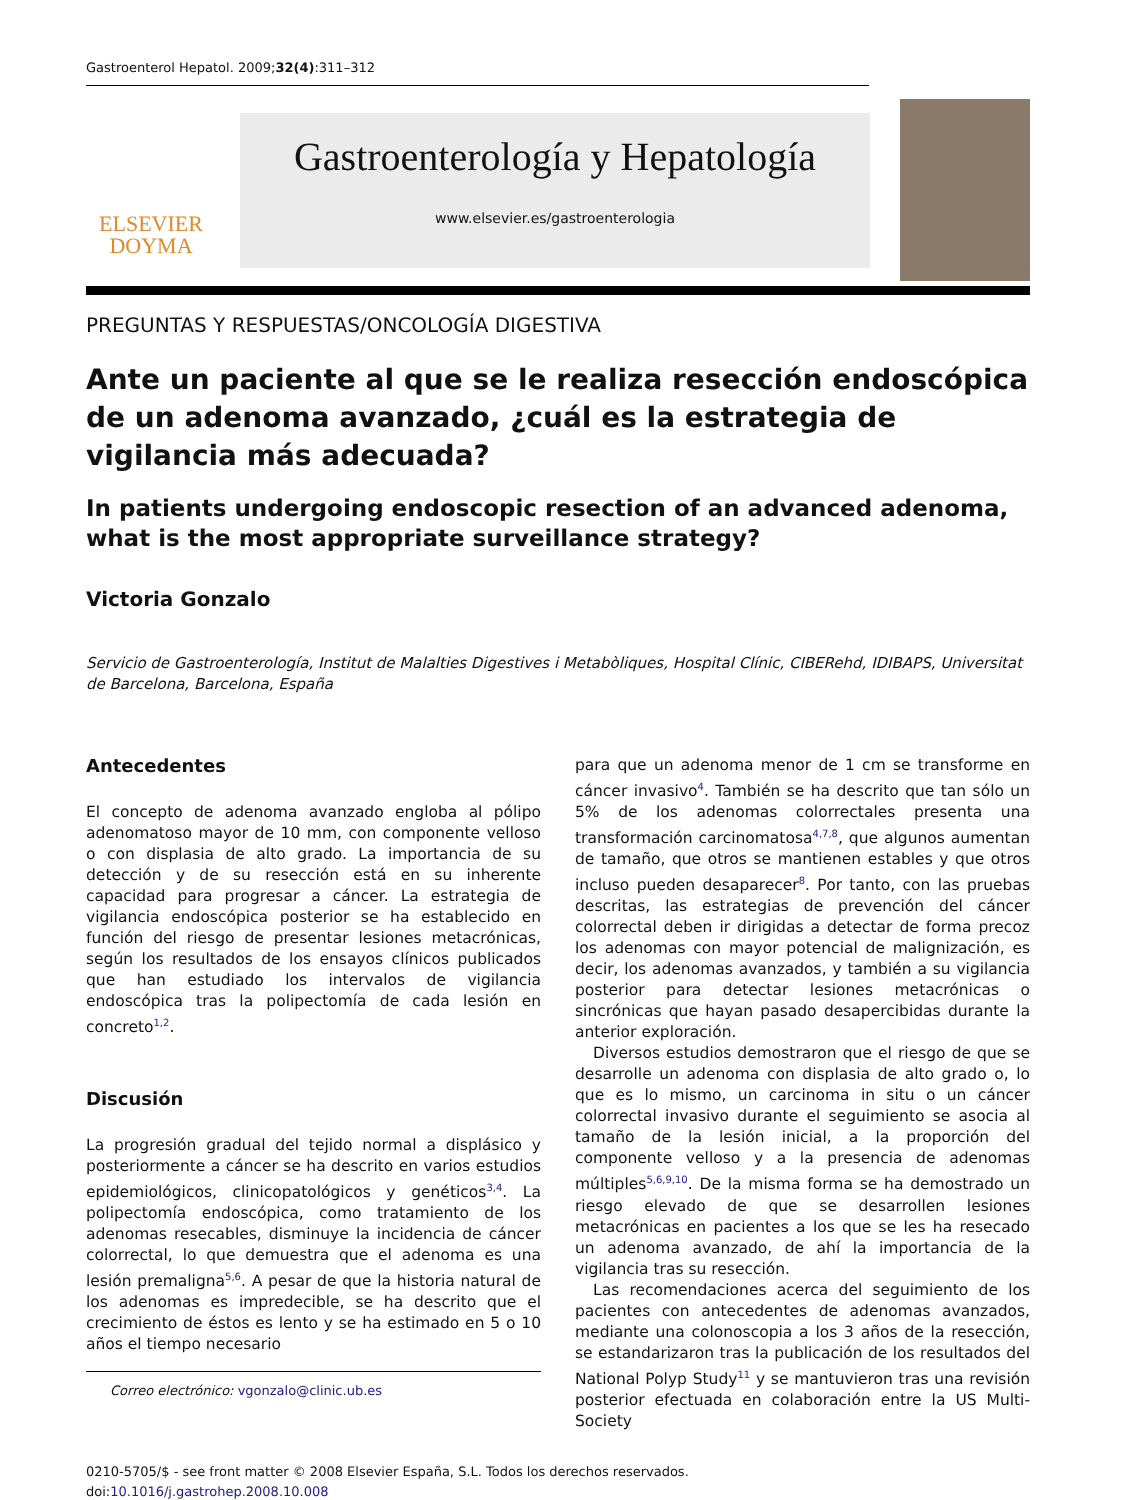Gastroenterol Hepatol. 2009;32(4):311–312
ELSEVIER
DOYMA
Gastroenterología y Hepatología
www.elsevier.es/gastroenterologia
PREGUNTAS Y RESPUESTAS/ONCOLOGÍA DIGESTIVA
Ante un paciente al que se le realiza resección endoscópica de un adenoma avanzado, ¿cuál es la estrategia de vigilancia más adecuada?
In patients undergoing endoscopic resection of an advanced adenoma, what is the most appropriate surveillance strategy?
Victoria Gonzalo
Servicio de Gastroenterología, Institut de Malalties Digestives i Metabòliques, Hospital Clínic, CIBERehd, IDIBAPS, Universitat de Barcelona, Barcelona, España
Antecedentes
El concepto de adenoma avanzado engloba al pólipo adenomatoso mayor de 10 mm, con componente velloso o con displasia de alto grado. La importancia de su detección y de su resección está en su inherente capacidad para progresar a cáncer. La estrategia de vigilancia endoscópica posterior se ha establecido en función del riesgo de presentar lesiones metacrónicas, según los resultados de los ensayos clínicos publicados que han estudiado los intervalos de vigilancia endoscópica tras la polipectomía de cada lesión en concreto<sup>1,2</sup>.
Discusión
La progresión gradual del tejido normal a displásico y posteriormente a cáncer se ha descrito en varios estudios epidemiológicos, clinicopatológicos y genéticos<sup>3,4</sup>. La polipectomía endoscópica, como tratamiento de los adenomas resecables, disminuye la incidencia de cáncer colorrectal, lo que demuestra que el adenoma es una lesión premaligna<sup>5,6</sup>. A pesar de que la historia natural de los adenomas es impredecible, se ha descrito que el crecimiento de éstos es lento y se ha estimado en 5 o 10 años el tiempo necesario
Correo electrónico: vgonzalo@clinic.ub.es
para que un adenoma menor de 1 cm se transforme en cáncer invasivo<sup>4</sup>. También se ha descrito que tan sólo un 5% de los adenomas colorrectales presenta una transformación carcinomatosa<sup>4,7,8</sup>, que algunos aumentan de tamaño, que otros se mantienen estables y que otros incluso pueden desaparecer<sup>8</sup>. Por tanto, con las pruebas descritas, las estrategias de prevención del cáncer colorrectal deben ir dirigidas a detectar de forma precoz los adenomas con mayor potencial de malignización, es decir, los adenomas avanzados, y también a su vigilancia posterior para detectar lesiones metacrónicas o sincrónicas que hayan pasado desapercibidas durante la anterior exploración.
Diversos estudios demostraron que el riesgo de que se desarrolle un adenoma con displasia de alto grado o, lo que es lo mismo, un carcinoma in situ o un cáncer colorrectal invasivo durante el seguimiento se asocia al tamaño de la lesión inicial, a la proporción del componente velloso y a la presencia de adenomas múltiples<sup>5,6,9,10</sup>. De la misma forma se ha demostrado un riesgo elevado de que se desarrollen lesiones metacrónicas en pacientes a los que se les ha resecado un adenoma avanzado, de ahí la importancia de la vigilancia tras su resección.
Las recomendaciones acerca del seguimiento de los pacientes con antecedentes de adenomas avanzados, mediante una colonoscopia a los 3 años de la resección, se estandarizaron tras la publicación de los resultados del National Polyp Study<sup>11</sup> y se mantuvieron tras una revisión posterior efectuada en colaboración entre la US Multi-Society
0210-5705/$ - see front matter © 2008 Elsevier España, S.L. Todos los derechos reservados.
doi:10.1016/j.gastrohep.2008.10.008